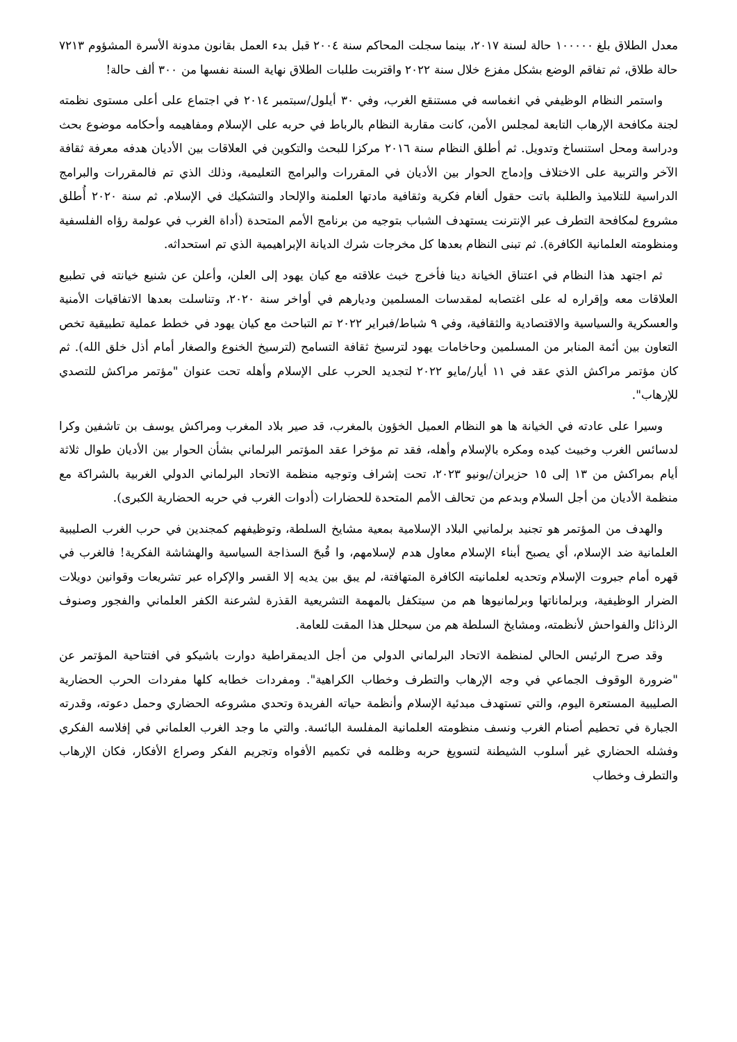معدل الطلاق بلغ ١٠٠٠٠٠ حالة لسنة ٢٠١٧، بينما سجلت المحاكم سنة ٢٠٠٤ قبل بدء العمل بقانون مدونة الأسرة المشؤوم ٧٢١٣ حالة طلاق، ثم تفاقم الوضع بشكل مفزع خلال سنة ٢٠٢٢ واقتربت طلبات الطلاق نهاية السنة نفسها من ٣٠٠ ألف حالة!
واستمر النظام الوظيفي في انغماسه في مستنقع الغرب، وفي ٣٠ أيلول/سبتمبر ٢٠١٤ في اجتماع على أعلى مستوى نظمته لجنة مكافحة الإرهاب التابعة لمجلس الأمن، كانت مقاربة النظام بالرباط في حربه على الإسلام ومفاهيمه وأحكامه موضوع بحث ودراسة ومحل استنساخ وتدويل. ثم أطلق النظام سنة ٢٠١٦ مركزا للبحث والتكوين في العلاقات بين الأديان هدفه معرفة ثقافة الآخر والتربية على الاختلاف وإدماج الحوار بين الأديان في المقررات والبرامج التعليمية، وذلك الذي تم فالمقررات والبرامج الدراسية للتلاميذ والطلبة باتت حقول ألغام فكرية وثقافية مادتها العلمنة والإلحاد والتشكيك في الإسلام. ثم سنة ٢٠٢٠ أُطلق مشروع لمكافحة التطرف عبر الإنترنت يستهدف الشباب بتوجيه من برنامج الأمم المتحدة (أداة الغرب في عولمة رؤاه الفلسفية ومنظومته العلمانية الكافرة). ثم تبنى النظام بعدها كل مخرجات شرك الديانة الإبراهيمية الذي تم استحداثه.
ثم اجتهد هذا النظام في اعتناق الخيانة دينا فأخرج خبث علاقته مع كيان يهود إلى العلن، وأعلن عن شنيع خيانته في تطبيع العلاقات معه وإقراره له على اغتصابه لمقدسات المسلمين وديارهم في أواخر سنة ٢٠٢٠، وتناسلت بعدها الاتفاقيات الأمنية والعسكرية والسياسية والاقتصادية والثقافية، وفي ٩ شباط/فبراير ٢٠٢٢ تم التباحث مع كيان يهود في خطط عملية تطبيقية تخص التعاون بين أئمة المنابر من المسلمين وحاخامات يهود لترسيخ ثقافة التسامح (لترسيخ الخنوع والصغار أمام أذل خلق الله). ثم كان مؤتمر مراكش الذي عقد في ١١ أيار/مايو ٢٠٢٢ لتجديد الحرب على الإسلام وأهله تحت عنوان "مؤتمر مراكش للتصدي للإرهاب".
وسيرا على عادته في الخيانة ها هو النظام العميل الخؤون بالمغرب، قد صير بلاد المغرب ومراكش يوسف بن تاشفين وكرا لدسائس الغرب وخبيث كيده ومكره بالإسلام وأهله، فقد تم مؤخرا عقد المؤتمر البرلماني بشأن الحوار بين الأديان طوال ثلاثة أيام بمراكش من ١٣ إلى ١٥ حزيران/يونيو ٢٠٢٣، تحت إشراف وتوجيه منظمة الاتحاد البرلماني الدولي الغربية بالشراكة مع منظمة الأديان من أجل السلام وبدعم من تحالف الأمم المتحدة للحضارات (أدوات الغرب في حربه الحضارية الكبرى).
والهدف من المؤتمر هو تجنيد برلمانيي البلاد الإسلامية بمعية مشايخ السلطة، وتوظيفهم كمجندين في حرب الغرب الصليبية العلمانية ضد الإسلام، أي يصبح أبناء الإسلام معاول هدم لإسلامهم، وا قُبحَ السذاجة السياسية والهشاشة الفكرية! فالغرب في قهره أمام جبروت الإسلام وتحديه لعلمانيته الكافرة المتهافتة، لم يبق بين يديه إلا القسر والإكراه عبر تشريعات وقوانين دويلات الضرار الوظيفية، وبرلماناتها وبرلمانيوها هم من سيتكفل بالمهمة التشريعية القذرة لشرعنة الكفر العلماني والفجور وصنوف الرذائل والفواحش لأنظمته، ومشايخ السلطة هم من سيحلل هذا المقت للعامة.
وقد صرح الرئيس الحالي لمنظمة الاتحاد البرلماني الدولي من أجل الديمقراطية دوارت باشيكو في افتتاحية المؤتمر عن "ضرورة الوقوف الجماعي في وجه الإرهاب والتطرف وخطاب الكراهية". ومفردات خطابه كلها مفردات الحرب الحضارية الصليبية المستعرة اليوم، والتي تستهدف مبدئية الإسلام وأنظمة حياته الفريدة وتحدي مشروعه الحضاري وحمل دعوته، وقدرته الجبارة في تحطيم أصنام الغرب ونسف منظومته العلمانية المفلسة البائسة. والتي ما وجد الغرب العلماني في إفلاسه الفكري وفشله الحضاري غير أسلوب الشيطنة لتسويغ حربه وظلمه في تكميم الأفواه وتجريم الفكر وصراع الأفكار، فكان الإرهاب والتطرف وخطاب